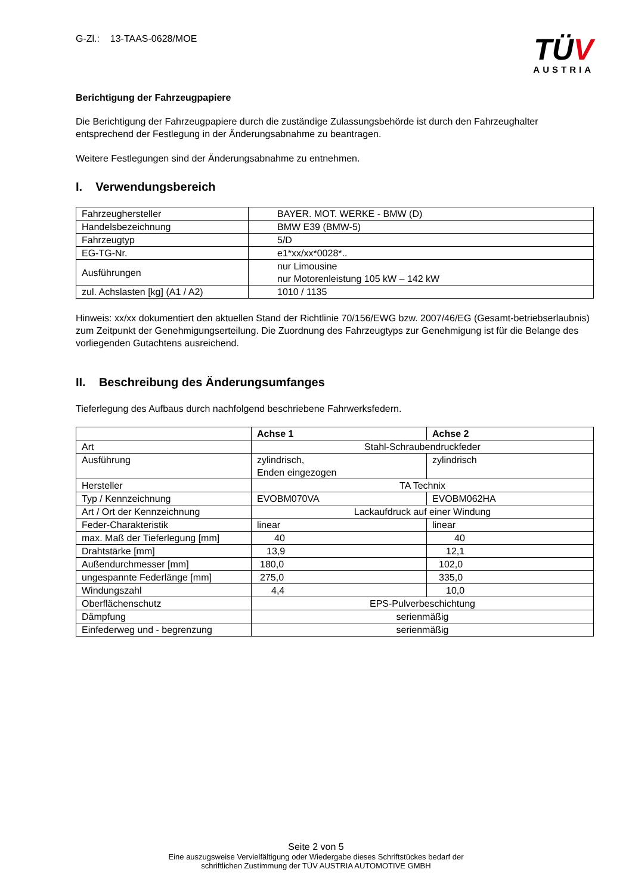G-Zl.: 13-TAAS-0628/MOE
TÜV
AUSTRIA
Berichtigung der Fahrzeugpapiere
Die Berichtigung der Fahrzeugpapiere durch die zuständige Zulassungsbehörde ist durch den Fahrzeughalter entsprechend der Festlegung in der Änderungsabnahme zu beantragen.
Weitere Festlegungen sind der Änderungsabnahme zu entnehmen.
I. Verwendungsbereich
| Fahrzeughersteller | BAYER. MOT. WERKE - BMW (D) |
| Handelsbezeichnung | BMW E39 (BMW-5) |
| Fahrzeugtyp | 5/D |
| EG-TG-Nr. | e1*xx/xx*0028*.. |
| Ausführungen | nur Limousine nur Motorenleistung 105 kW – 142 kW |
| zul. Achslasten [kg] (A1 / A2) | 1010 / 1135 |
Hinweis: xx/xx dokumentiert den aktuellen Stand der Richtlinie 70/156/EWG bzw. 2007/46/EG (Gesamt-betriebserlaubnis) zum Zeitpunkt der Genehmigungserteilung. Die Zuordnung des Fahrzeugtyps zur Genehmigung ist für die Belange des vorliegenden Gutachtens ausreichend.
II. Beschreibung des Änderungsumfanges
Tieferlegung des Aufbaus durch nachfolgend beschriebene Fahrwerksfedern.
| | Achse 1 | Achse 2 |
| --- | --- | --- |
| Art | Stahl-Schraubendruckfeder | |
| Ausführung | zylindrisch, Enden eingezogen | zylindrisch |
| Hersteller | TA Technix | |
| Typ / Kennzeichnung | EVOBM070VA | EVOBM062HA |
| Art / Ort der Kennzeichnung | Lackaufdruck auf einer Windung | |
| Feder-Charakteristik | linear | linear |
| max. Maß der Tieferlegung [mm] | 40 | 40 |
| Drahtstärke [mm] | 13,9 | 12,1 |
| Außendurchmesser [mm] | 180,0 | 102,0 |
| ungespannte Federlänge [mm] | 275,0 | 335,0 |
| Windungszahl | 4,4 | 10,0 |
| Oberflächenschutz | EPS-Pulverbeschichtung | |
| Dämpfung | serienmäßig | |
| Einfederweg und - begrenzung | serienmäßig | |
Seite 2 von 5
Eine auszugsweise Vervielfältigung oder Wiedergabe dieses Schriftstückes bedarf der
schriftlichen Zustimmung der TÜV AUSTRIA AUTOMOTIVE GMBH